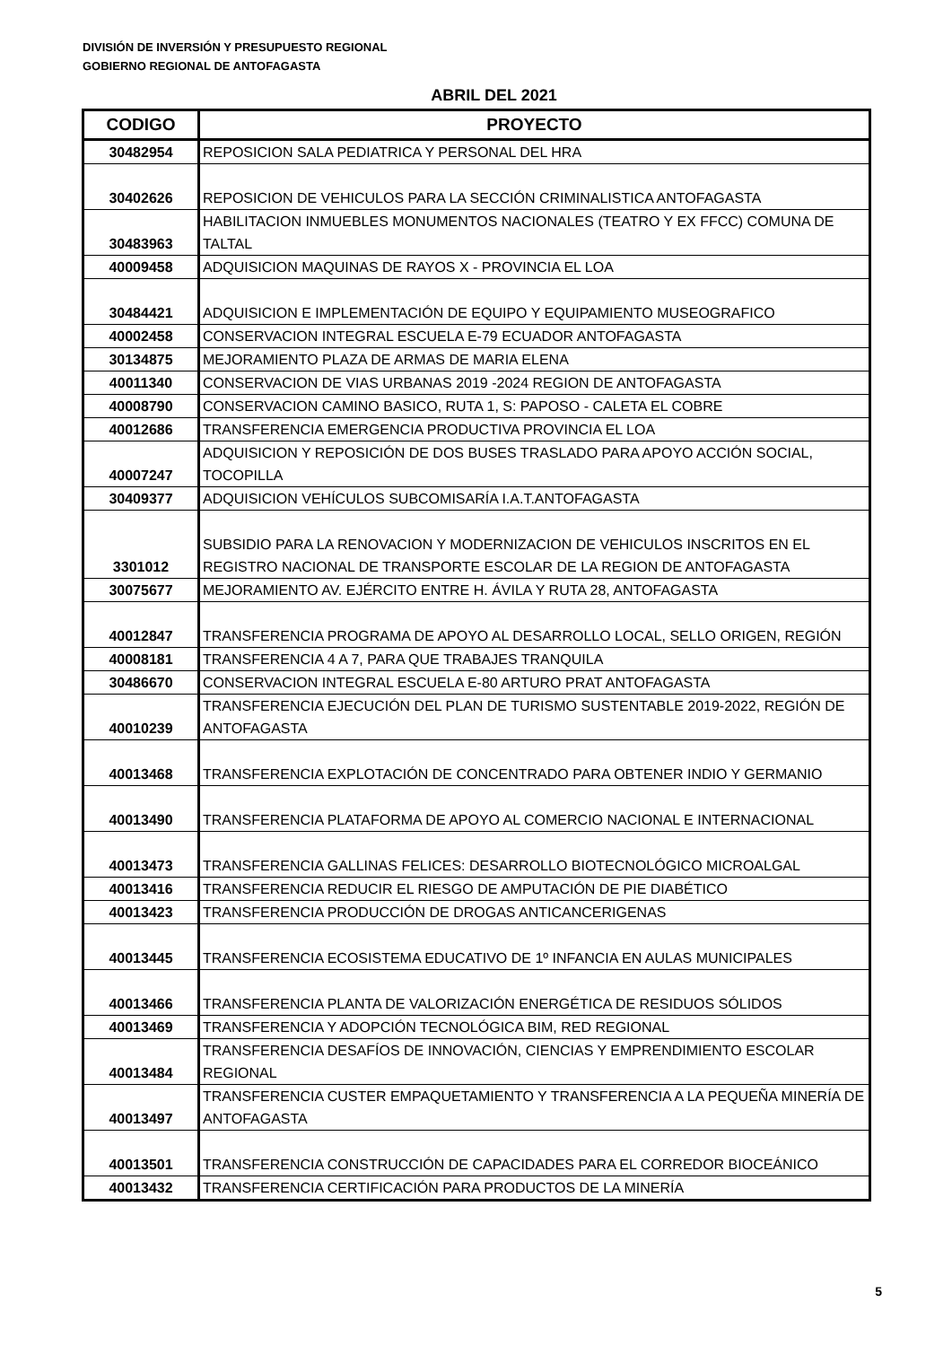DIVISIÓN DE INVERSIÓN Y PRESUPUESTO REGIONAL
GOBIERNO REGIONAL DE ANTOFAGASTA
ABRIL DEL 2021
| CODIGO | PROYECTO |
| --- | --- |
| 30482954 | REPOSICION SALA PEDIATRICA Y PERSONAL DEL HRA |
| 30402626 | REPOSICION DE VEHICULOS PARA LA SECCIÓN CRIMINALISTICA ANTOFAGASTA |
| 30483963 | HABILITACION INMUEBLES MONUMENTOS NACIONALES (TEATRO Y EX FFCC) COMUNA DE TALTAL |
| 40009458 | ADQUISICION MAQUINAS DE RAYOS X - PROVINCIA EL LOA |
| 30484421 | ADQUISICION E IMPLEMENTACIÓN DE EQUIPO Y EQUIPAMIENTO MUSEOGRAFICO |
| 40002458 | CONSERVACION INTEGRAL ESCUELA E-79 ECUADOR ANTOFAGASTA |
| 30134875 | MEJORAMIENTO PLAZA DE ARMAS DE MARIA ELENA |
| 40011340 | CONSERVACION DE VIAS URBANAS 2019 -2024 REGION DE ANTOFAGASTA |
| 40008790 | CONSERVACION CAMINO BASICO, RUTA 1, S: PAPOSO - CALETA EL COBRE |
| 40012686 | TRANSFERENCIA EMERGENCIA PRODUCTIVA PROVINCIA EL LOA |
| 40007247 | ADQUISICION Y REPOSICIÓN DE DOS BUSES TRASLADO PARA APOYO ACCIÓN SOCIAL, TOCOPILLA |
| 30409377 | ADQUISICION VEHÍCULOS SUBCOMISARÍA I.A.T.ANTOFAGASTA |
| 3301012 | SUBSIDIO PARA LA RENOVACION Y MODERNIZACION DE VEHICULOS INSCRITOS EN EL REGISTRO NACIONAL DE TRANSPORTE ESCOLAR DE LA REGION DE ANTOFAGASTA |
| 30075677 | MEJORAMIENTO AV. EJÉRCITO ENTRE H. ÁVILA Y RUTA 28, ANTOFAGASTA |
| 40012847 | TRANSFERENCIA PROGRAMA DE APOYO AL DESARROLLO LOCAL, SELLO ORIGEN, REGIÓN |
| 40008181 | TRANSFERENCIA 4 A 7, PARA QUE TRABAJES TRANQUILA |
| 30486670 | CONSERVACION INTEGRAL ESCUELA E-80 ARTURO PRAT ANTOFAGASTA |
| 40010239 | TRANSFERENCIA EJECUCIÓN DEL PLAN DE TURISMO SUSTENTABLE 2019-2022, REGIÓN DE ANTOFAGASTA |
| 40013468 | TRANSFERENCIA EXPLOTACIÓN DE CONCENTRADO PARA OBTENER INDIO Y GERMANIO |
| 40013490 | TRANSFERENCIA PLATAFORMA DE APOYO AL COMERCIO NACIONAL E INTERNACIONAL |
| 40013473 | TRANSFERENCIA GALLINAS FELICES: DESARROLLO BIOTECNOLÓGICO MICROALGAL |
| 40013416 | TRANSFERENCIA REDUCIR EL RIESGO DE AMPUTACIÓN DE PIE DIABÉTICO |
| 40013423 | TRANSFERENCIA PRODUCCIÓN DE DROGAS ANTICANCERIGENAS |
| 40013445 | TRANSFERENCIA ECOSISTEMA EDUCATIVO DE 1º INFANCIA EN AULAS MUNICIPALES |
| 40013466 | TRANSFERENCIA PLANTA DE VALORIZACIÓN ENERGÉTICA DE RESIDUOS SÓLIDOS |
| 40013469 | TRANSFERENCIA Y ADOPCIÓN TECNOLÓGICA BIM, RED REGIONAL |
| 40013484 | TRANSFERENCIA DESAFÍOS DE INNOVACIÓN, CIENCIAS Y EMPRENDIMIENTO ESCOLAR REGIONAL |
| 40013497 | TRANSFERENCIA CUSTER EMPAQUETAMIENTO Y TRANSFERENCIA A LA PEQUEÑA MINERÍA DE ANTOFAGASTA |
| 40013501 | TRANSFERENCIA CONSTRUCCIÓN DE CAPACIDADES PARA EL CORREDOR BIOCEÁNICO |
| 40013432 | TRANSFERENCIA CERTIFICACIÓN PARA PRODUCTOS DE LA MINERÍA |
5